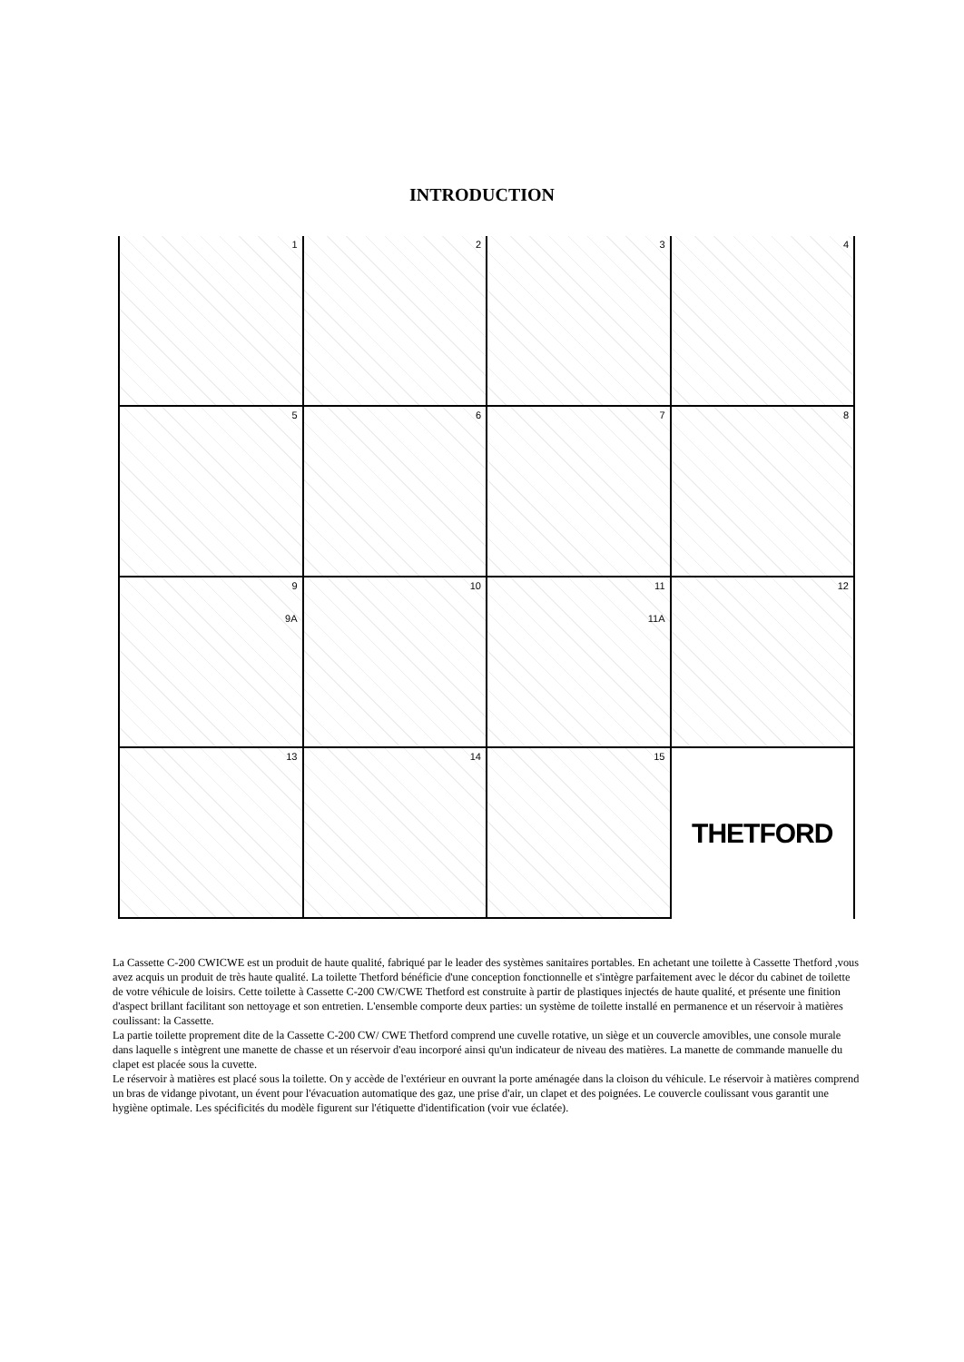INTRODUCTION
1
2
3
4
5
6
7
8
9
9A
10
11
11A
12
13
14
15
THETFORD
La Cassette C-200 CWICWE est un produit de haute qualité, fabriqué par le leader des systèmes sanitaires portables. En achetant une toilette à Cassette Thetford ,vous avez acquis un produit de très haute qualité. La toilette Thetford bénéficie d'une conception fonctionnelle et s'intègre parfaitement avec le décor du cabinet de toilette de votre véhicule de loisirs. Cette toilette à Cassette C-200 CW/CWE Thetford est construite à partir de plastiques injectés de haute qualité, et présente une finition d'aspect brillant facilitant son nettoyage et son entretien. L'ensemble comporte deux parties: un système de toilette installé en permanence et un réservoir à matières coulissant: la Cassette.
La partie toilette proprement dite de la Cassette C-200 CW/ CWE Thetford comprend une cuvelle rotative, un siège et un couvercle amovibles, une console murale dans laquelle s intègrent une manette de chasse et un réservoir d'eau incorporé ainsi qu'un indicateur de niveau des matières. La manette de commande manuelle du clapet est placée sous la cuvette.
Le réservoir à matières est placé sous la toilette. On y accède de l'extérieur en ouvrant la porte aménagée dans la cloison du véhicule. Le réservoir à matières comprend un bras de vidange pivotant, un évent pour l'évacuation automatique des gaz, une prise d'air, un clapet et des poignées. Le couvercle coulissant vous garantit une hygiène optimale. Les spécificités du modèle figurent sur l'étiquette d'identification (voir vue éclatée).